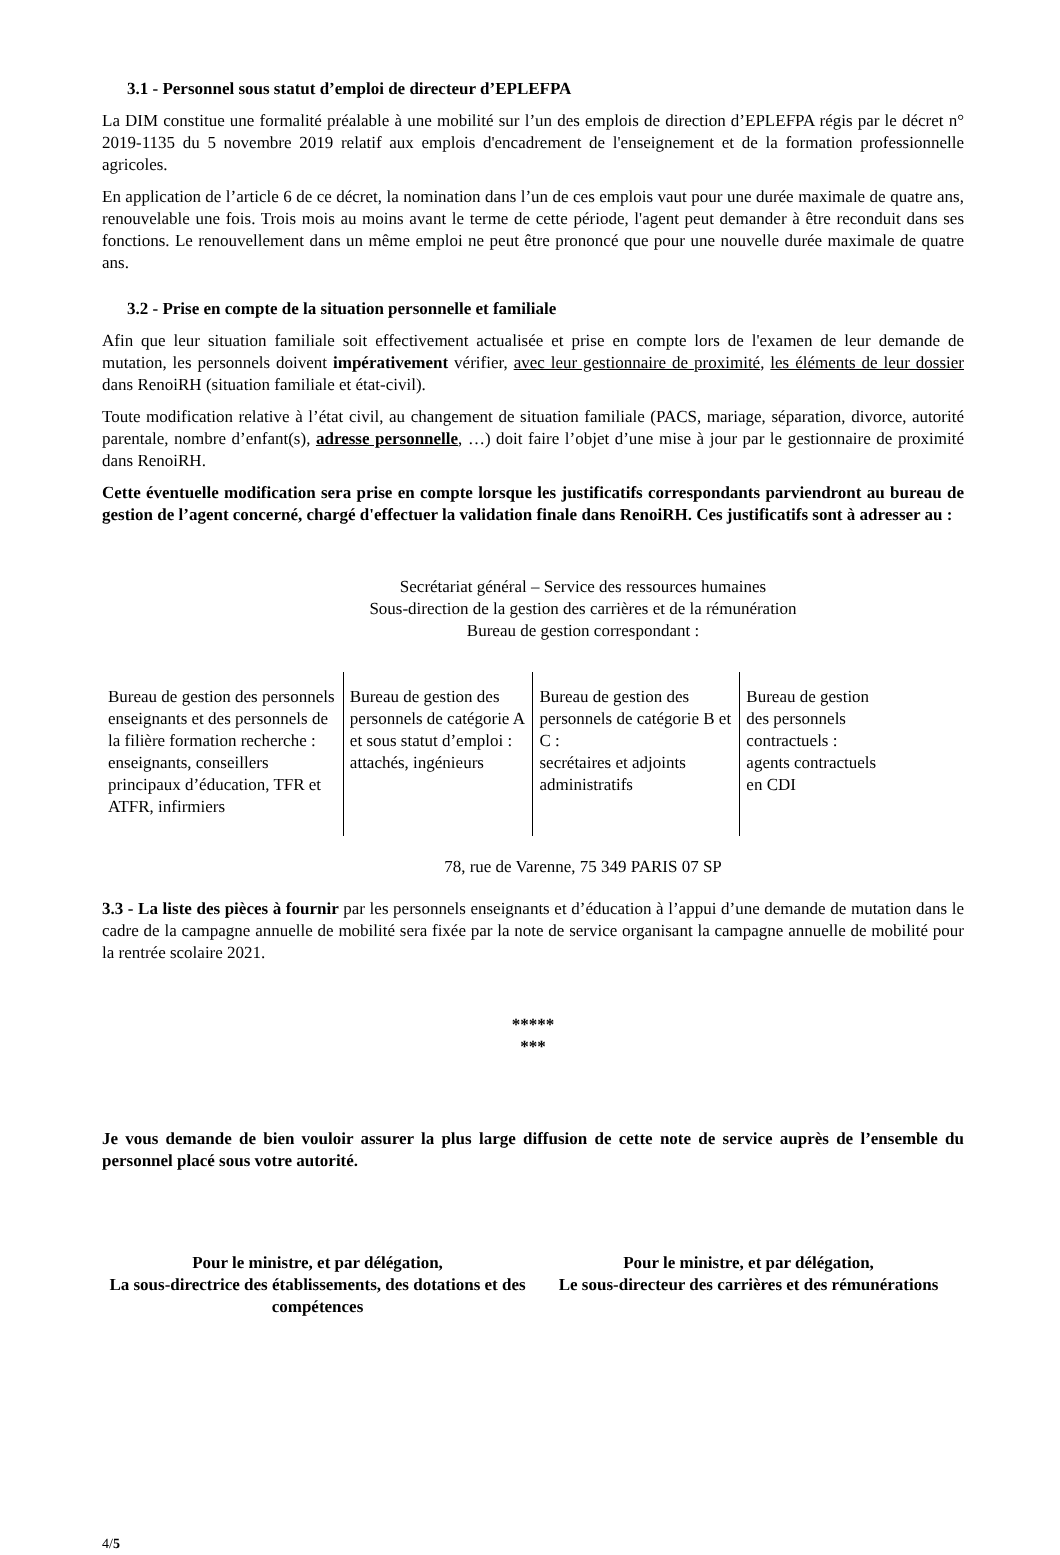3.1 - Personnel sous statut d’emploi de directeur d’EPLEFPA
La DIM constitue une formalité préalable à une mobilité sur l’un des emplois de direction d’EPLEFPA régis par le décret n° 2019-1135 du 5 novembre 2019 relatif aux emplois d'encadrement de l'enseignement et de la formation professionnelle agricoles.
En application de l’article 6 de ce décret, la nomination dans l’un de ces emplois vaut pour une durée maximale de quatre ans, renouvelable une fois. Trois mois au moins avant le terme de cette période, l'agent peut demander à être reconduit dans ses fonctions. Le renouvellement dans un même emploi ne peut être prononcé que pour une nouvelle durée maximale de quatre ans.
3.2 - Prise en compte de la situation personnelle et familiale
Afin que leur situation familiale soit effectivement actualisée et prise en compte lors de l'examen de leur demande de mutation, les personnels doivent impérativement vérifier, avec leur gestionnaire de proximité, les éléments de leur dossier dans RenoiRH (situation familiale et état-civil).
Toute modification relative à l’état civil, au changement de situation familiale (PACS, mariage, séparation, divorce, autorité parentale, nombre d’enfant(s), adresse personnelle, …) doit faire l’objet d’une mise à jour par le gestionnaire de proximité dans RenoiRH.
Cette éventuelle modification sera prise en compte lorsque les justificatifs correspondants parviendront au bureau de gestion de l’agent concerné, chargé d'effectuer la validation finale dans RenoiRH. Ces justificatifs sont à adresser au :
Secrétariat général – Service des ressources humaines
Sous-direction de la gestion des carrières et de la rémunération
Bureau de gestion correspondant :
| Bureau de gestion des personnels enseignants et des personnels de la filière formation recherche : enseignants, conseillers principaux d’éducation, TFR et ATFR, infirmiers | Bureau de gestion des personnels de catégorie A et sous statut d’emploi : attachés, ingénieurs | Bureau de gestion des personnels de catégorie B et C : secrétaires et adjoints administratifs | Bureau de gestion des personnels contractuels : agents contractuels en CDI |
78, rue de Varenne, 75 349 PARIS 07 SP
3.3 - La liste des pièces à fournir par les personnels enseignants et d’éducation à l’appui d’une demande de mutation dans le cadre de la campagne annuelle de mobilité sera fixée par la note de service organisant la campagne annuelle de mobilité pour la rentrée scolaire 2021.
*****
***
Je vous demande de bien vouloir assurer la plus large diffusion de cette note de service auprès de l’ensemble du personnel placé sous votre autorité.
Pour le ministre, et par délégation,
La sous-directrice des établissements, des dotations et des compétences
Pour le ministre, et par délégation,
Le sous-directeur des carrières et des rémunérations
4/5